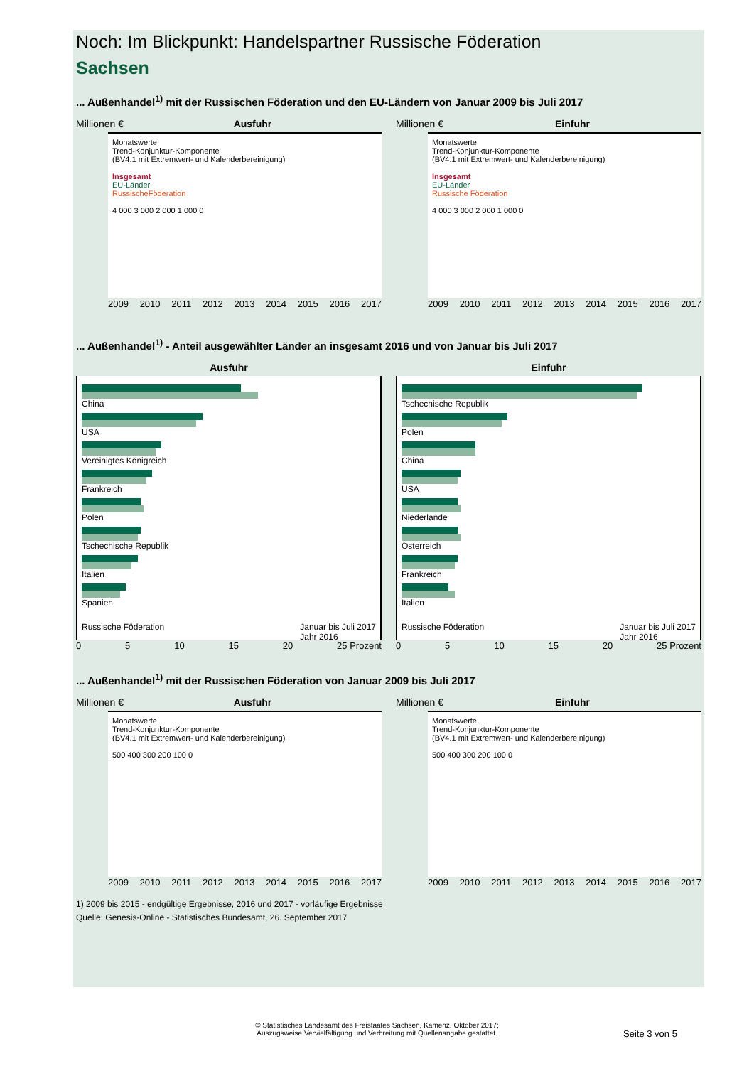Noch: Im Blickpunkt: Handelspartner Russische Föderation
Sachsen
... Außenhandel<sup>1)</sup> mit der Russischen Föderation und den EU-Ländern von Januar 2009 bis Juli 2017
Millionen € Ausfuhr
Monatswerte
Trend-Konjunktur-Komponente
(BV4.1 mit Extremwert- und Kalenderbereinigung)
Insgesamt
EU-Länder
RussischeFöderation
4 000 3 000 2 000 1 000 0
2009 2010 2011 2012 2013 2014 2015 2016 2017
Millionen € Einfuhr
Monatswerte
Trend-Konjunktur-Komponente
(BV4.1 mit Extremwert- und Kalenderbereinigung)
Insgesamt
EU-Länder
Russische Föderation
4 000 3 000 2 000 1 000 0
2009 2010 2011 2012 2013 2014 2015 2016 2017
... Außenhandel<sup>1)</sup> - Anteil ausgewählter Länder an insgesamt 2016 und von Januar bis Juli 2017
Ausfuhr
China
USA
Vereinigtes Königreich
Frankreich
Polen
Tschechische Republik
Italien
Spanien
Russische Föderation Januar bis Juli 2017
Jahr 2016
0 5 10 15 20 25 Prozent
Einfuhr
Tschechische Republik
Polen
China
USA
Niederlande
Österreich
Frankreich
Italien
Russische Föderation Januar bis Juli 2017
Jahr 2016
0 5 10 15 20 25 Prozent
... Außenhandel<sup>1)</sup> mit der Russischen Föderation von Januar 2009 bis Juli 2017
Millionen € Ausfuhr
Monatswerte
Trend-Konjunktur-Komponente
(BV4.1 mit Extremwert- und Kalenderbereinigung)
500 400 300 200 100 0
2009 2010 2011 2012 2013 2014 2015 2016 2017
Millionen € Einfuhr
Monatswerte
Trend-Konjunktur-Komponente
(BV4.1 mit Extremwert- und Kalenderbereinigung)
500 400 300 200 100 0
2009 2010 2011 2012 2013 2014 2015 2016 2017
1) 2009 bis 2015 - endgültige Ergebnisse, 2016 und 2017 - vorläufige Ergebnisse
Quelle: Genesis-Online - Statistisches Bundesamt, 26. September 2017
© Statistisches Landesamt des Freistaates Sachsen, Kamenz, Oktober 2017;
Auszugsweise Vervielfältigung und Verbreitung mit Quellenangabe gestattet.
Seite 3 von 5